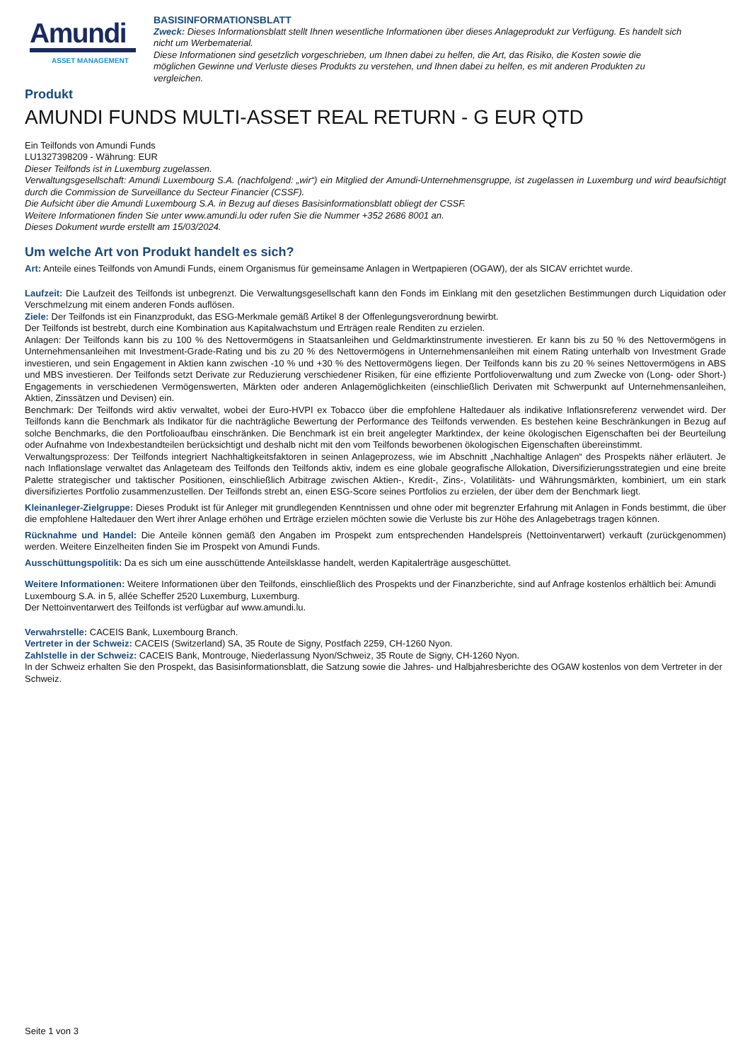Amundi
ASSET MANAGEMENT
BASISINFORMATIONSBLATT
Zweck: Dieses Informationsblatt stellt Ihnen wesentliche Informationen über dieses Anlageprodukt zur Verfügung. Es handelt sich nicht um Werbematerial.
Diese Informationen sind gesetzlich vorgeschrieben, um Ihnen dabei zu helfen, die Art, das Risiko, die Kosten sowie die möglichen Gewinne und Verluste dieses Produkts zu verstehen, und Ihnen dabei zu helfen, es mit anderen Produkten zu vergleichen.
Produkt
AMUNDI FUNDS MULTI-ASSET REAL RETURN - G EUR QTD
Ein Teilfonds von Amundi Funds
LU1327398209 - Währung: EUR
Dieser Teilfonds ist in Luxemburg zugelassen.
Verwaltungsgesellschaft: Amundi Luxembourg S.A. (nachfolgend: „wir“) ein Mitglied der Amundi-Unternehmensgruppe, ist zugelassen in Luxemburg und wird beaufsichtigt durch die Commission de Surveillance du Secteur Financier (CSSF).
Die Aufsicht über die Amundi Luxembourg S.A. in Bezug auf dieses Basisinformationsblatt obliegt der CSSF.
Weitere Informationen finden Sie unter www.amundi.lu oder rufen Sie die Nummer +352 2686 8001 an.
Dieses Dokument wurde erstellt am 15/03/2024.
Um welche Art von Produkt handelt es sich?
Art: Anteile eines Teilfonds von Amundi Funds, einem Organismus für gemeinsame Anlagen in Wertpapieren (OGAW), der als SICAV errichtet wurde.
Laufzeit: Die Laufzeit des Teilfonds ist unbegrenzt. Die Verwaltungsgesellschaft kann den Fonds im Einklang mit den gesetzlichen Bestimmungen durch Liquidation oder Verschmelzung mit einem anderen Fonds auflösen.
Ziele: Der Teilfonds ist ein Finanzprodukt, das ESG-Merkmale gemäß Artikel 8 der Offenlegungsverordnung bewirbt.
Der Teilfonds ist bestrebt, durch eine Kombination aus Kapitalwachstum und Erträgen reale Renditen zu erzielen.
Anlagen: Der Teilfonds kann bis zu 100 % des Nettovermögens in Staatsanleihen und Geldmarktinstrumente investieren. Er kann bis zu 50 % des Nettovermögens in Unternehmensanleihen mit Investment-Grade-Rating und bis zu 20 % des Nettovermögens in Unternehmensanleihen mit einem Rating unterhalb von Investment Grade investieren, und sein Engagement in Aktien kann zwischen -10 % und +30 % des Nettovermögens liegen. Der Teilfonds kann bis zu 20 % seines Nettovermögens in ABS und MBS investieren. Der Teilfonds setzt Derivate zur Reduzierung verschiedener Risiken, für eine effiziente Portfolioverwaltung und zum Zwecke von (Long- oder Short-) Engagements in verschiedenen Vermögenswerten, Märkten oder anderen Anlagemöglichkeiten (einschließlich Derivaten mit Schwerpunkt auf Unternehmensanleihen, Aktien, Zinssätzen und Devisen) ein.
Benchmark: Der Teilfonds wird aktiv verwaltet, wobei der Euro-HVPI ex Tobacco über die empfohlene Haltedauer als indikative Inflationsreferenz verwendet wird. Der Teilfonds kann die Benchmark als Indikator für die nachträgliche Bewertung der Performance des Teilfonds verwenden. Es bestehen keine Beschränkungen in Bezug auf solche Benchmarks, die den Portfolioaufbau einschränken. Die Benchmark ist ein breit angelegter Marktindex, der keine ökologischen Eigenschaften bei der Beurteilung oder Aufnahme von Indexbestandteilen berücksichtigt und deshalb nicht mit den vom Teilfonds beworbenen ökologischen Eigenschaften übereinstimmt.
Verwaltungsprozess: Der Teilfonds integriert Nachhaltigkeitsfaktoren in seinen Anlageprozess, wie im Abschnitt „Nachhaltige Anlagen“ des Prospekts näher erläutert. Je nach Inflationslage verwaltet das Anlageteam des Teilfonds den Teilfonds aktiv, indem es eine globale geografische Allokation, Diversifizierungsstrategien und eine breite Palette strategischer und taktischer Positionen, einschließlich Arbitrage zwischen Aktien-, Kredit-, Zins-, Volatilitäts- und Währungsmärkten, kombiniert, um ein stark diversifiziertes Portfolio zusammenzustellen. Der Teilfonds strebt an, einen ESG-Score seines Portfolios zu erzielen, der über dem der Benchmark liegt.
Kleinanleger-Zielgruppe: Dieses Produkt ist für Anleger mit grundlegenden Kenntnissen und ohne oder mit begrenzter Erfahrung mit Anlagen in Fonds bestimmt, die über die empfohlene Haltedauer den Wert ihrer Anlage erhöhen und Erträge erzielen möchten sowie die Verluste bis zur Höhe des Anlagebetrags tragen können.
Rücknahme und Handel: Die Anteile können gemäß den Angaben im Prospekt zum entsprechenden Handelspreis (Nettoinventarwert) verkauft (zurückgenommen) werden. Weitere Einzelheiten finden Sie im Prospekt von Amundi Funds.
Ausschüttungspolitik: Da es sich um eine ausschüttende Anteilsklasse handelt, werden Kapitalerträge ausgeschüttet.
Weitere Informationen: Weitere Informationen über den Teilfonds, einschließlich des Prospekts und der Finanzberichte, sind auf Anfrage kostenlos erhältlich bei: Amundi Luxembourg S.A. in 5, allée Scheffer 2520 Luxemburg, Luxemburg.
Der Nettoinventarwert des Teilfonds ist verfügbar auf www.amundi.lu.
Verwahrstelle: CACEIS Bank, Luxembourg Branch.
Vertreter in der Schweiz: CACEIS (Switzerland) SA, 35 Route de Signy, Postfach 2259, CH-1260 Nyon.
Zahlstelle in der Schweiz: CACEIS Bank, Montrouge, Niederlassung Nyon/Schweiz, 35 Route de Signy, CH-1260 Nyon.
In der Schweiz erhalten Sie den Prospekt, das Basisinformationsblatt, die Satzung sowie die Jahres- und Halbjahresberichte des OGAW kostenlos von dem Vertreter in der Schweiz.
Seite 1 von 3